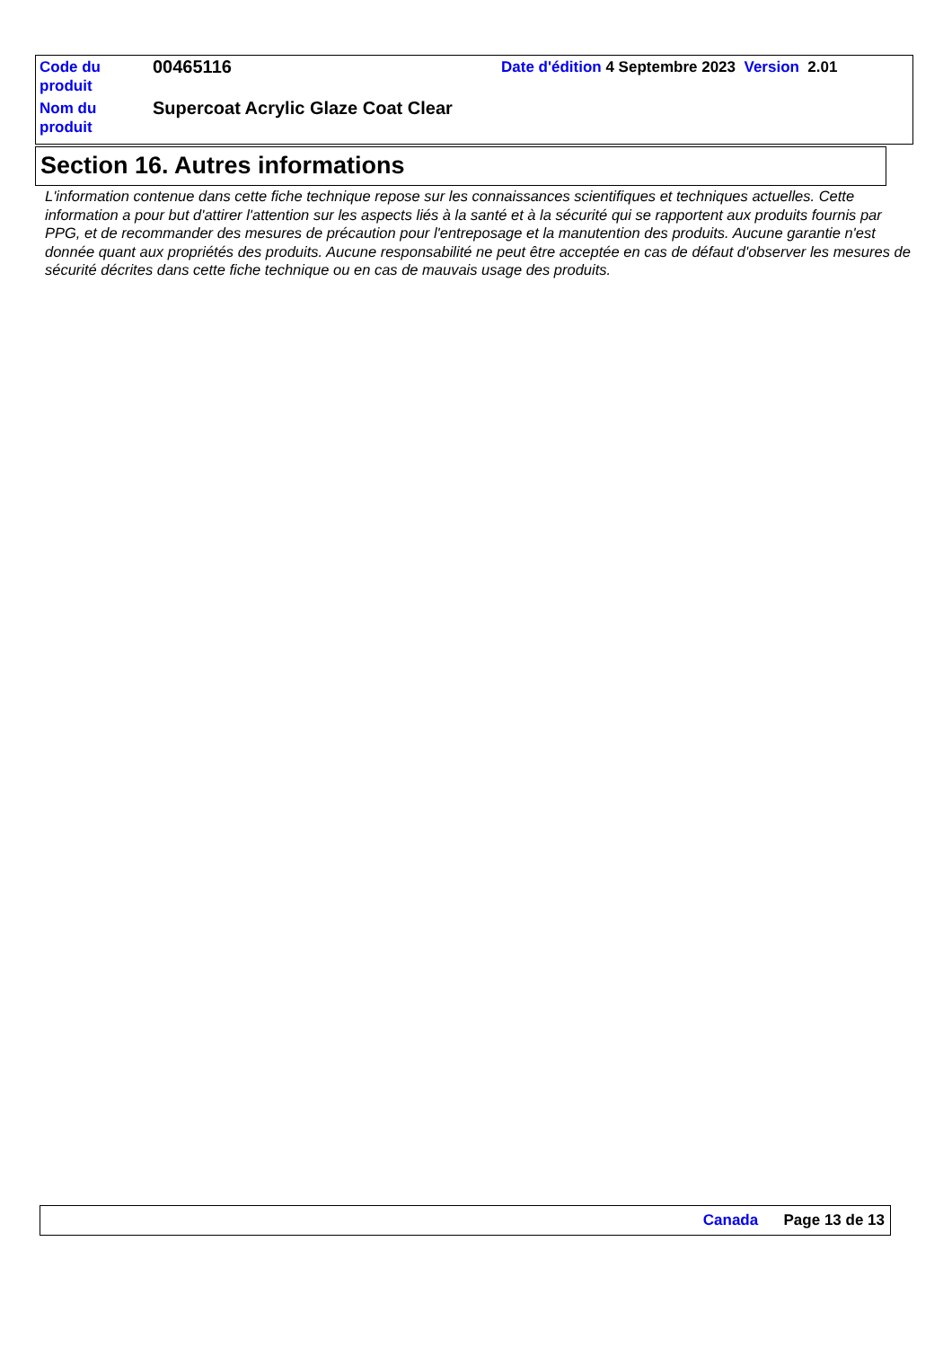| Code du produit | 00465116 | Date d'édition 4 Septembre 2023 Version 2.01 |
| Nom du produit | Supercoat Acrylic Glaze Coat Clear | |
Section 16. Autres informations
L'information contenue dans cette fiche technique repose sur les connaissances scientifiques et techniques actuelles. Cette information a pour but d'attirer l'attention sur les aspects liés à la santé et à la sécurité qui se rapportent aux produits fournis par PPG, et de recommander des mesures de précaution pour l'entreposage et la manutention des produits. Aucune garantie n'est donnée quant aux propriétés des produits. Aucune responsabilité ne peut être acceptée en cas de défaut d'observer les mesures de sécurité décrites dans cette fiche technique ou en cas de mauvais usage des produits.
Canada Page 13 de 13